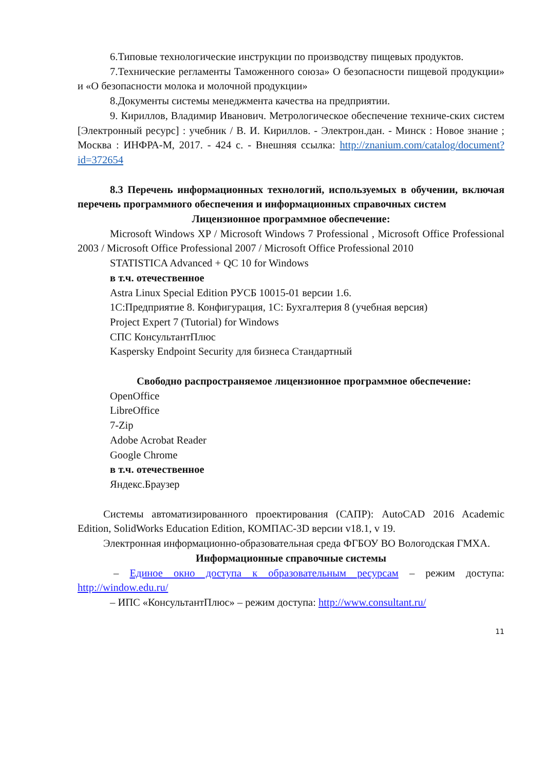6.Типовые технологические инструкции по производству пищевых продуктов.
7.Технические регламенты Таможенного союза» О безопасности пищевой продукции» и «О безопасности молока и молочной продукции»
8.Документы системы менеджмента качества на предприятии.
9. Кириллов, Владимир Иванович. Метрологическое обеспечение техниче-ских систем [Электронный ресурс] : учебник / В. И. Кириллов. - Электрон.дан. - Минск : Новое знание ; Москва : ИНФРА-М, 2017. - 424 с. - Внешняя ссылка: http://znanium.com/catalog/document?id=372654
8.3 Перечень информационных технологий, используемых в обучении, включая перечень программного обеспечения и информационных справочных систем
Лицензионное программное обеспечение:
Microsoft Windows XP / Microsoft Windows 7 Professional , Microsoft Office Professional 2003 / Microsoft Office Professional 2007 / Microsoft Office Professional 2010
STATISTICA Advanced + QC 10 for Windows
в т.ч. отечественное
Astra Linux Special Edition РУСБ 10015-01 версии 1.6.
1С:Предприятие 8. Конфигурация, 1С: Бухгалтерия 8 (учебная версия)
Project Expert 7 (Tutorial) for Windows
СПС КонсультантПлюс
Kaspersky Endpoint Security для бизнеса Стандартный
Свободно распространяемое лицензионное программное обеспечение:
OpenOffice
LibreOffice
7-Zip
Adobe Acrobat Reader
Google Chrome
в т.ч. отечественное
Яндекс.Браузер
Системы автоматизированного проектирования (САПР): AutoCAD 2016 Academic Edition, SolidWorks Education Edition, КОМПАС-3D версии v18.1, v 19.
Электронная информационно-образовательная среда ФГБОУ ВО Вологодская ГМХА.
Информационные справочные системы
– Единое окно доступа к образовательным ресурсам – режим доступа: http://window.edu.ru/
– ИПС «КонсультантПлюс» – режим доступа: http://www.consultant.ru/
11